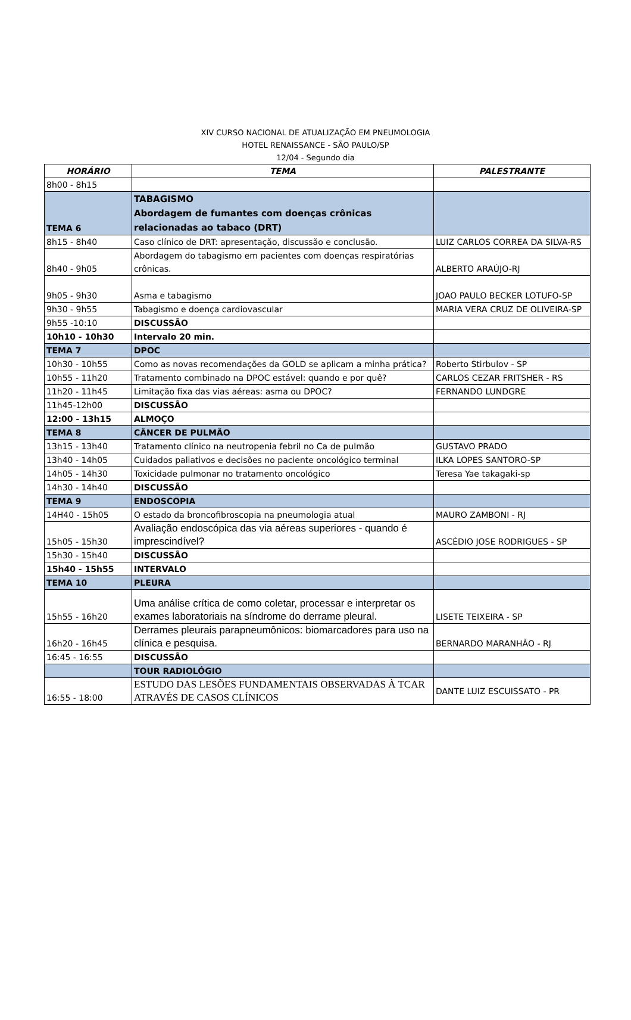XIV CURSO NACIONAL DE ATUALIZAÇÃO EM PNEUMOLOGIA
HOTEL RENAISSANCE - SÃO PAULO/SP
12/04 - Segundo dia
| HORÁRIO | TEMA | PALESTRANTE |
| --- | --- | --- |
| 8h00 - 8h15 | | |
| TEMA 6 | TABAGISMO Abordagem de fumantes com doenças crônicas relacionadas ao tabaco (DRT) | |
| 8h15 - 8h40 | Caso clínico de DRT: apresentação, discussão e conclusão. | LUIZ CARLOS CORREA DA SILVA-RS |
| 8h40 - 9h05 | Abordagem do tabagismo em pacientes com doenças respiratórias crônicas. | ALBERTO ARAÚJO-RJ |
| 9h05 - 9h30 | Asma e tabagismo | JOAO PAULO BECKER LOTUFO-SP |
| 9h30 - 9h55 | Tabagismo e doença cardiovascular | MARIA VERA CRUZ DE OLIVEIRA-SP |
| 9h55 -10:10 | DISCUSSÃO | |
| 10h10 - 10h30 | Intervalo 20 min. | |
| TEMA 7 | DPOC | |
| 10h30 - 10h55 | Como as novas recomendações da GOLD se aplicam a minha prática? | Roberto Stirbulov - SP |
| 10h55 - 11h20 | Tratamento combinado na DPOC estável: quando e por quê? | CARLOS CEZAR FRITSHER - RS |
| 11h20 - 11h45 | Limitação fixa das vias aéreas: asma ou DPOC? | FERNANDO LUNDGRE |
| 11h45-12h00 | DISCUSSÃO | |
| 12:00 - 13h15 | ALMOÇO | |
| TEMA 8 | CÂNCER DE PULMÃO | |
| 13h15 - 13h40 | Tratamento clínico na neutropenia febril no Ca de pulmão | GUSTAVO PRADO |
| 13h40 - 14h05 | Cuidados paliativos e decisões no paciente oncológico terminal | ILKA LOPES SANTORO-SP |
| 14h05 - 14h30 | Toxicidade pulmonar no tratamento oncológico | Teresa Yae takagaki-sp |
| 14h30 - 14h40 | DISCUSSÃO | |
| TEMA 9 | ENDOSCOPIA | |
| 14H40 - 15h05 | O estado da broncofibroscopia na pneumologia atual | MAURO ZAMBONI - RJ |
| 15h05 - 15h30 | Avaliação endoscópica das via aéreas superiores - quando é imprescindível? | ASCÉDIO JOSE RODRIGUES - SP |
| 15h30 - 15h40 | DISCUSSÃO | |
| 15h40 - 15h55 | INTERVALO | |
| TEMA 10 | PLEURA | |
| 15h55 - 16h20 | Uma análise crítica de como coletar, processar e interpretar os exames laboratoriais na síndrome do derrame pleural. | LISETE TEIXEIRA - SP |
| 16h20 - 16h45 | Derrames pleurais parapneumônicos: biomarcadores para uso na clínica e pesquisa. | BERNARDO MARANHÃO - RJ |
| 16:45 - 16:55 | DISCUSSÃO | |
| | TOUR RADIOLÓGIO | |
| 16:55 - 18:00 | ESTUDO DAS LESÕES FUNDAMENTAIS OBSERVADAS À TCAR ATRAVÉS DE CASOS CLÍNICOS | DANTE LUIZ ESCUISSATO - PR |